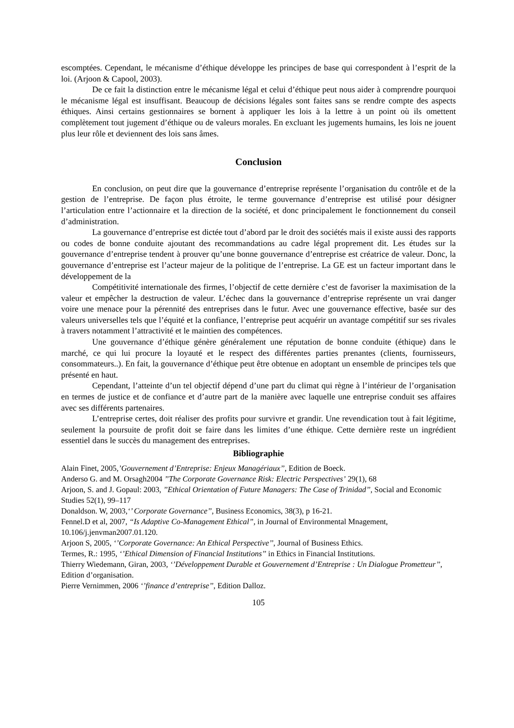escomptées. Cependant, le mécanisme d’éthique développe les principes de base qui correspondent à l’esprit de la loi. (Arjoon & Capool, 2003).
De ce fait la distinction entre le mécanisme légal et celui d’éthique peut nous aider à comprendre pourquoi le mécanisme légal est insuffisant. Beaucoup de décisions légales sont faites sans se rendre compte des aspects éthiques. Ainsi certains gestionnaires se bornent à appliquer les lois à la lettre à un point où ils omettent complètement tout jugement d’éthique ou de valeurs morales. En excluant les jugements humains, les lois ne jouent plus leur rôle et deviennent des lois sans âmes.
Conclusion
En conclusion, on peut dire que la gouvernance d’entreprise représente l’organisation du contrôle et de la gestion de l’entreprise. De façon plus étroite, le terme gouvernance d’entreprise est utilisé pour désigner l’articulation entre l’actionnaire et la direction de la société, et donc principalement le fonctionnement du conseil d’administration.
La gouvernance d’entreprise est dictée tout d’abord par le droit des sociétés mais il existe aussi des rapports ou codes de bonne conduite ajoutant des recommandations au cadre légal proprement dit. Les études sur la gouvernance d’entreprise tendent à prouver qu’une bonne gouvernance d’entreprise est créatrice de valeur. Donc, la gouvernance d’entreprise est l’acteur majeur de la politique de l’entreprise. La GE est un facteur important dans le développement de la
Compétitivité internationale des firmes, l’objectif de cette dernière c’est de favoriser la maximisation de la valeur et empêcher la destruction de valeur. L’échec dans la gouvernance d’entreprise représente un vrai danger voire une menace pour la pérennité des entreprises dans le futur. Avec une gouvernance effective, basée sur des valeurs universelles tels que l’équité et la confiance, l’entreprise peut acquérir un avantage compétitif sur ses rivales à travers notamment l’attractivité et le maintien des compétences.
Une gouvernance d’éthique génère généralement une réputation de bonne conduite (éthique) dans le marché, ce qui lui procure la loyauté et le respect des différentes parties prenantes (clients, fournisseurs, consommateurs..). En fait, la gouvernance d’éthique peut être obtenue en adoptant un ensemble de principes tels que présenté en haut.
Cependant, l’atteinte d’un tel objectif dépend d’une part du climat qui règne à l’intérieur de l’organisation en termes de justice et de confiance et d’autre part de la manière avec laquelle une entreprise conduit ses affaires avec ses différents partenaires.
L’entreprise certes, doit réaliser des profits pour survivre et grandir. Une revendication tout à fait légitime, seulement la poursuite de profit doit se faire dans les limites d’une éthique. Cette dernière reste un ingrédient essentiel dans le succès du management des entreprises.
Bibliographie
Alain Finet, 2005,’Gouvernement d’Entreprise: Enjeux Managériaux’’, Edition de Boeck.
Anderso G. and M. Orsagh2004 ’’The Corporate Governance Risk: Electric Perspectives’ 29(1), 68
Arjoon, S. and J. Gopaul: 2003, ’’Ethical Orientation of Future Managers: The Case of Trinidad’’, Social and Economic Studies 52(1), 99–117
Donaldson. W, 2003,‘’ Corporate Governance’’, Business Economics, 38(3), p 16-21.
Fennel.D et al, 2007, “Is Adaptive Co-Management Ethical”, in Journal of Environmental Mnagement, 10.106/j.jenvman2007.01.120.
Arjoon S, 2005, ‘’Corporate Governance: An Ethical Perspective’’, Journal of Business Ethics.
Termes, R.: 1995, ‘’Ethical Dimension of Financial Institutions’’ in Ethics in Financial Institutions.
Thierry Wiedemann, Giran, 2003, ‘’Développement Durable et Gouvernement d’Entreprise : Un Dialogue Prometteur’’, Edition d’organisation.
Pierre Vernimmen, 2006 ‘’finance d’entreprise’’, Edition Dalloz.
105